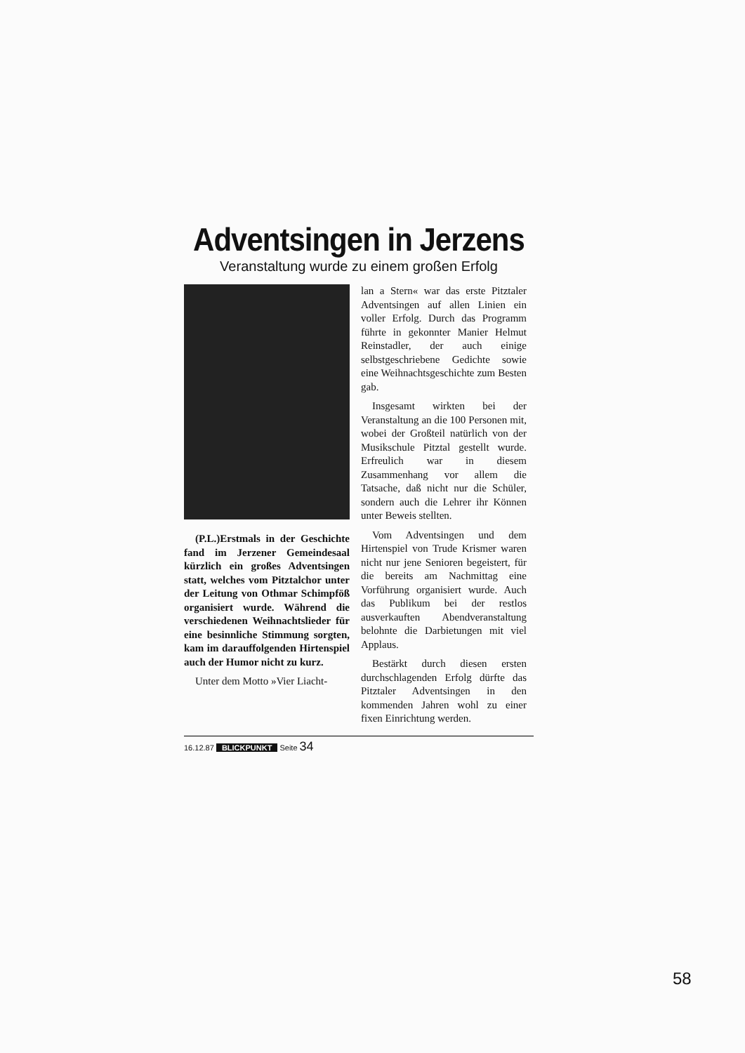Adventsingen in Jerzens
Veranstaltung wurde zu einem großen Erfolg
(P.L.)Erstmals in der Geschichte fand im Jerzener Gemeindesaal kürzlich ein großes Adventsingen statt, welches vom Pitztalchor unter der Leitung von Othmar Schimpföß organisiert wurde. Während die verschiedenen Weihnachtslieder für eine besinnliche Stimmung sorgten, kam im darauffolgenden Hirtenspiel auch der Humor nicht zu kurz.
Unter dem Motto »Vier Liacht-
lan a Stern« war das erste Pitztaler Adventsingen auf allen Linien ein voller Erfolg. Durch das Programm führte in gekonnter Manier Helmut Reinstadler, der auch einige selbstgeschriebene Gedichte sowie eine Weihnachtsgeschichte zum Besten gab.
Insgesamt wirkten bei der Veranstaltung an die 100 Personen mit, wobei der Großteil natürlich von der Musikschule Pitztal gestellt wurde. Erfreulich war in diesem Zusammenhang vor allem die Tatsache, daß nicht nur die Schüler, sondern auch die Lehrer ihr Können unter Beweis stellten.
Vom Adventsingen und dem Hirtenspiel von Trude Krismer waren nicht nur jene Senioren begeistert, für die bereits am Nachmittag eine Vorführung organisiert wurde. Auch das Publikum bei der restlos ausverkauften Abendveranstaltung belohnte die Darbietungen mit viel Applaus.
Bestärkt durch diesen ersten durchschlagenden Erfolg dürfte das Pitztaler Adventsingen in den kommenden Jahren wohl zu einer fixen Einrichtung werden.
16.12.87 BLICKPUNKT Seite 34
58